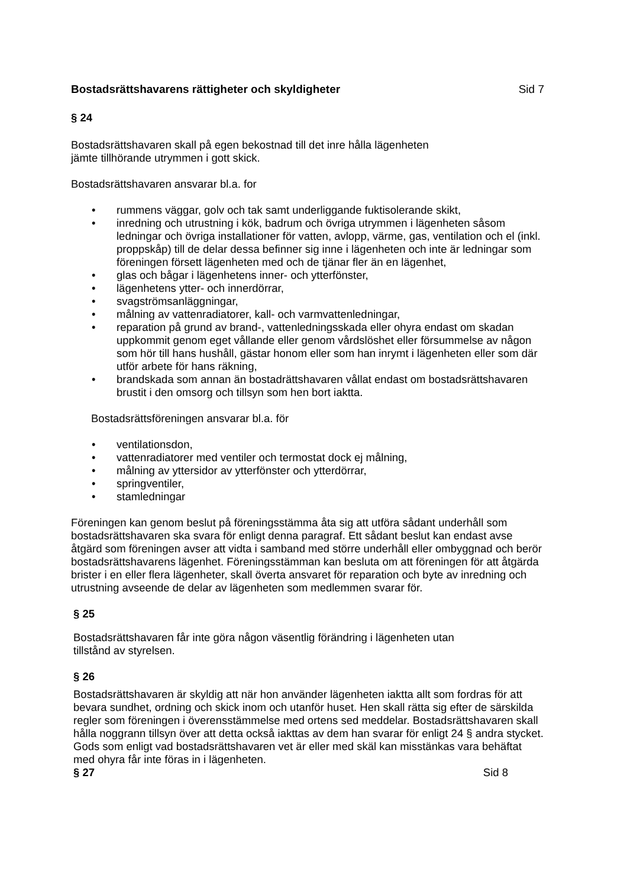Bostadsrättshavarens rättigheter och skyldigheter Sid 7
§ 24
Bostadsrättshavaren skall på egen bekostnad till det inre hålla lägenheten
jämte tillhörande utrymmen i gott skick.
Bostadsrättshavaren ansvarar bl.a. for
• rummens väggar, golv och tak samt underliggande fuktisolerande skikt,
• inredning och utrustning i kök, badrum och övriga utrymmen i lägenheten såsom ledningar och övriga installationer för vatten, avlopp, värme, gas, ventilation och el (inkl. proppskåp) till de delar dessa befinner sig inne i lägenheten och inte är ledningar som föreningen försett lägenheten med och de tjänar fler än en lägenhet,
• glas och bågar i lägenhetens inner- och ytterfönster,
• lägenhetens ytter- och innerdörrar,
• svagströmsanläggningar,
• målning av vattenradiatorer, kall- och varmvattenledningar,
• reparation på grund av brand-, vattenledningsskada eller ohyra endast om skadan uppkommit genom eget vållande eller genom vårdslöshet eller försummelse av någon som hör till hans hushåll, gästar honom eller som han inrymt i lägenheten eller som där utför arbete för hans räkning,
• brandskada som annan än bostadrättshavaren vållat endast om bostadsrättshavaren brustit i den omsorg och tillsyn som hen bort iaktta.
Bostadsrättsföreningen ansvarar bl.a. för
• ventilationsdon,
• vattenradiatorer med ventiler och termostat dock ej målning,
• målning av yttersidor av ytterfönster och ytterdörrar,
• springventiler,
• stamledningar
Föreningen kan genom beslut på föreningsstämma åta sig att utföra sådant underhåll som bostadsrättshavaren ska svara för enligt denna paragraf. Ett sådant beslut kan endast avse åtgärd som föreningen avser att vidta i samband med större underhåll eller ombyggnad och berör bostadsrättshavarens lägenhet. Föreningsstämman kan besluta om att föreningen för att åtgärda brister i en eller flera lägenheter, skall överta ansvaret för reparation och byte av inredning och utrustning avseende de delar av lägenheten som medlemmen svarar för.
§ 25
Bostadsrättshavaren får inte göra någon väsentlig förändring i lägenheten utan
tillstånd av styrelsen.
§ 26
Bostadsrättshavaren är skyldig att när hon använder lägenheten iaktta allt som fordras för att bevara sundhet, ordning och skick inom och utanför huset. Hen skall rätta sig efter de särskilda regler som föreningen i överensstämmelse med ortens sed meddelar. Bostadsrättshavaren skall hålla noggrann tillsyn över att detta också iakttas av dem han svarar för enligt 24 § andra stycket.
Gods som enligt vad bostadsrättshavaren vet är eller med skäl kan misstänkas vara behäftat med ohyra får inte föras in i lägenheten.
§ 27 Sid 8